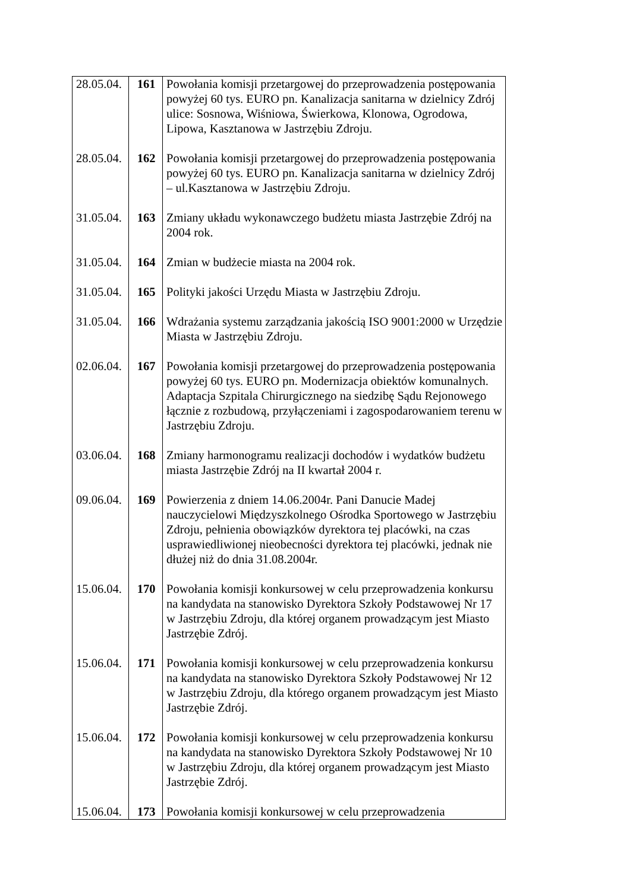| 28.05.04. | 161 | Powołania komisji przetargowej do przeprowadzenia postępowania powyżej 60 tys. EURO pn. Kanalizacja sanitarna w dzielnicy Zdrój ulice: Sosnowa, Wiśniowa, Świerkowa, Klonowa, Ogrodowa, Lipowa, Kasztanowa w Jastrzębiu Zdroju. |
| 28.05.04. | 162 | Powołania komisji przetargowej do przeprowadzenia postępowania powyżej 60 tys. EURO pn. Kanalizacja sanitarna w dzielnicy Zdrój – ul.Kasztanowa w Jastrzębiu Zdroju. |
| 31.05.04. | 163 | Zmiany układu wykonawczego budżetu miasta Jastrzębie Zdrój na 2004 rok. |
| 31.05.04. | 164 | Zmian w budżecie miasta na 2004 rok. |
| 31.05.04. | 165 | Polityki jakości Urzędu Miasta w Jastrzębiu Zdroju. |
| 31.05.04. | 166 | Wdrażania systemu zarządzania jakością ISO 9001:2000 w Urzędzie Miasta w Jastrzębiu Zdroju. |
| 02.06.04. | 167 | Powołania komisji przetargowej do przeprowadzenia postępowania powyżej 60 tys. EURO pn. Modernizacja obiektów komunalnych. Adaptacja Szpitala Chirurgicznego na siedzibę Sądu Rejonowego łącznie z rozbudową, przyłączeniami i zagospodarowaniem terenu w Jastrzębiu Zdroju. |
| 03.06.04. | 168 | Zmiany harmonogramu realizacji dochodów i wydatków budżetu miasta Jastrzębie Zdrój na II kwartał 2004 r. |
| 09.06.04. | 169 | Powierzenia z dniem 14.06.2004r. Pani Danucie Madej nauczycielowi Międzyszkolnego Ośrodka Sportowego w Jastrzębiu Zdroju, pełnienia obowiązków dyrektora tej placówki, na czas usprawiedliwionej nieobecności dyrektora tej placówki, jednak nie dłużej niż do dnia 31.08.2004r. |
| 15.06.04. | 170 | Powołania komisji konkursowej w celu przeprowadzenia konkursu na kandydata na stanowisko Dyrektora Szkoły Podstawowej Nr 17 w Jastrzębiu Zdroju, dla której organem prowadzącym jest Miasto Jastrzębie Zdrój. |
| 15.06.04. | 171 | Powołania komisji konkursowej w celu przeprowadzenia konkursu na kandydata na stanowisko Dyrektora Szkoły Podstawowej Nr 12 w Jastrzębiu Zdroju, dla którego organem prowadzącym jest Miasto Jastrzębie Zdrój. |
| 15.06.04. | 172 | Powołania komisji konkursowej w celu przeprowadzenia konkursu na kandydata na stanowisko Dyrektora Szkoły Podstawowej Nr 10 w Jastrzębiu Zdroju, dla której organem prowadzącym jest Miasto Jastrzębie Zdrój. |
| 15.06.04. | 173 | Powołania komisji konkursowej w celu przeprowadzenia |